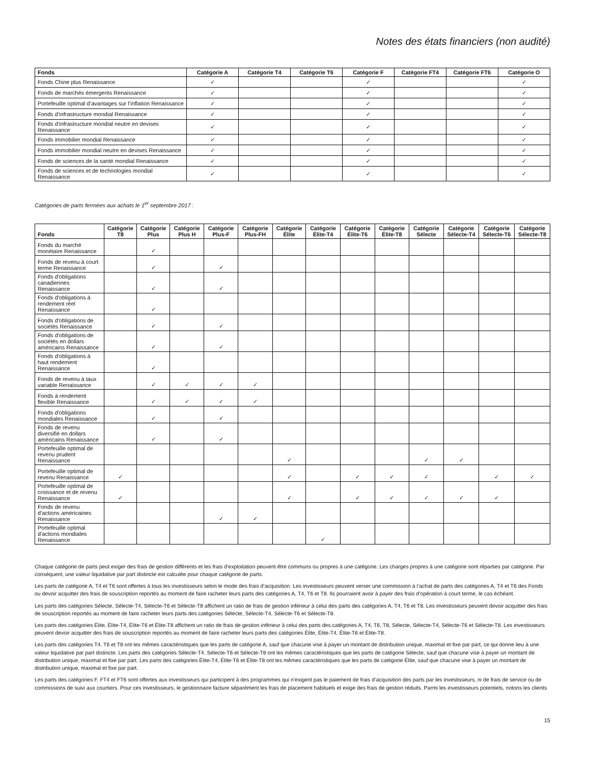Notes des états financiers (non audité)
| Fonds | Catégorie A | Catégorie T4 | Catégorie T6 | Catégorie F | Catégorie FT4 | Catégorie FT6 | Catégorie O |
| --- | --- | --- | --- | --- | --- | --- | --- |
| Fonds Chine plus Renaissance | ✓ | | | ✓ | | | ✓ |
| Fonds de marchés émergents Renaissance | ✓ | | | ✓ | | | ✓ |
| Portefeuille optimal d’avantages sur l’inflation Renaissance | ✓ | | | ✓ | | | ✓ |
| Fonds d’infrastructure mondial Renaissance | ✓ | | | ✓ | | | ✓ |
| Fonds d’infrastructure mondial neutre en devises Renaissance | ✓ | | | ✓ | | | ✓ |
| Fonds immobilier mondial Renaissance | ✓ | | | ✓ | | | ✓ |
| Fonds immobilier mondial neutre en devises Renaissance | ✓ | | | ✓ | | | ✓ |
| Fonds de sciences de la santé mondial Renaissance | ✓ | | | ✓ | | | ✓ |
| Fonds de sciences et de technologies mondial Renaissance | ✓ | | | ✓ | | | ✓ |
Catégories de parts fermées aux achats le 1<sup>er</sup> septembre 2017 :
| Fonds | Catégorie T8 | Catégorie Plus | Catégorie Plus H | Catégorie Plus-F | Catégorie Plus-FH | Catégorie Élite | Catégorie Élite-T4 | Catégorie Élite-T6 | Catégorie Élite-T8 | Catégorie Sélecte | Catégorie Sélecte-T4 | Catégorie Sélecte-T6 | Catégorie Sélecte-T8 |
| --- | --- | --- | --- | --- | --- | --- | --- | --- | --- | --- | --- | --- | --- |
| Fonds du marché monétaire Renaissance | | ✓ | | | | | | | | | | | |
| Fonds de revenu à court terme Renaissance | | ✓ | | ✓ | | | | | | | | | |
| Fonds d'obligations canadiennes Renaissance | | ✓ | | ✓ | | | | | | | | | |
| Fonds d'obligations à rendement réel Renaissance | | ✓ | | | | | | | | | | | |
| Fonds d'obligations de sociétés Renaissance | | ✓ | | ✓ | | | | | | | | | |
| Fonds d'obligations de sociétés en dollars américains Renaissance | | ✓ | | ✓ | | | | | | | | | |
| Fonds d'obligations à haut rendement Renaissance | | ✓ | | | | | | | | | | | |
| Fonds de revenu à taux variable Renaissance | | ✓ | ✓ | ✓ | ✓ | | | | | | | | |
| Fonds à rendement flexible Renaissance | | ✓ | ✓ | ✓ | ✓ | | | | | | | | |
| Fonds d'obligations mondiales Renaissance | | ✓ | | ✓ | | | | | | | | | |
| Fonds de revenu diversifié en dollars américains Renaissance | | ✓ | | ✓ | | | | | | | | | |
| Portefeuille optimal de revenu prudent Renaissance | | | | | | ✓ | | | | ✓ | ✓ | | |
| Portefeuille optimal de revenu Renaissance | ✓ | | | | | ✓ | | ✓ | ✓ | ✓ | | ✓ | ✓ |
| Portefeuille optimal de croissance et de revenu Renaissance | ✓ | | | | | ✓ | | ✓ | ✓ | ✓ | ✓ | ✓ | |
| Fonds de revenu d'actions américaines Renaissance | | | | ✓ | ✓ | | | | | | | | |
| Portefeuille optimal d'actions mondiales Renaissance | | | | | | | ✓ | | | | | | |
Chaque catégorie de parts peut exiger des frais de gestion différents et les frais d’exploitation peuvent être communs ou propres à une catégorie. Les charges propres à une catégorie sont réparties par catégorie. Par conséquent, une valeur liquidative par part distincte est calculée pour chaque catégorie de parts.
Les parts de catégorie A, T4 et T6 sont offertes à tous les investisseurs selon le mode des frais d’acquisition. Les investisseurs peuvent verser une commission à l’achat de parts des catégories A, T4 et T6 des Fonds ou devoir acquitter des frais de souscription reportés au moment de faire racheter leurs parts des catégories A, T4, T6 et T8. Ils pourraient avoir à payer des frais d’opération à court terme, le cas échéant.
Les parts des catégories Sélecte, Sélecte-T4, Sélecte-T6 et Sélecte-T8 affichent un ratio de frais de gestion inférieur à celui des parts des catégories A, T4, T6 et T8. Les investisseurs peuvent devoir acquitter des frais de souscription reportés au moment de faire racheter leurs parts des catégories Sélecte, Sélecte-T4, Sélecte-T6 et Sélecte-T8.
Les parts des catégories Élite, Élite-T4, Élite-T6 et Élite-T8 affichent un ratio de frais de gestion inférieur à celui des parts des catégories A, T4, T6, T8, Sélecte, Sélecte-T4, Sélecte-T6 et Sélecte-T8. Les investisseurs peuvent devoir acquitter des frais de souscription reportés au moment de faire racheter leurs parts des catégories Élite, Élite-T4, Élite-T6 et Élite-T8.
Les parts des catégories T4, T6 et T8 ont les mêmes caractéristiques que les parts de catégorie A, sauf que chacune vise à payer un montant de distribution unique, maximal et fixe par part, ce qui donne lieu à une valeur liquidative par part distincte. Les parts des catégories Sélecte-T4, Sélecte-T6 et Sélecte-T8 ont les mêmes caractéristiques que les parts de catégorie Sélecte, sauf que chacune vise à payer un montant de distribution unique, maximal et fixe par part. Les parts des catégories Élite-T4, Élite-T6 et Élite-T8 ont les mêmes caractéristiques que les parts de catégorie Élite, sauf que chacune vise à payer un montant de distribution unique, maximal et fixe par part.
Les parts des catégories F, FT4 et FT6 sont offertes aux investisseurs qui participent à des programmes qui n’exigent pas le paiement de frais d’acquisition des parts par les investisseurs, ni de frais de service ou de commissions de suivi aux courtiers. Pour ces investisseurs, le gestionnaire facture séparément les frais de placement habituels et exige des frais de gestion réduits. Parmi les investisseurs potentiels, notons les clients
15